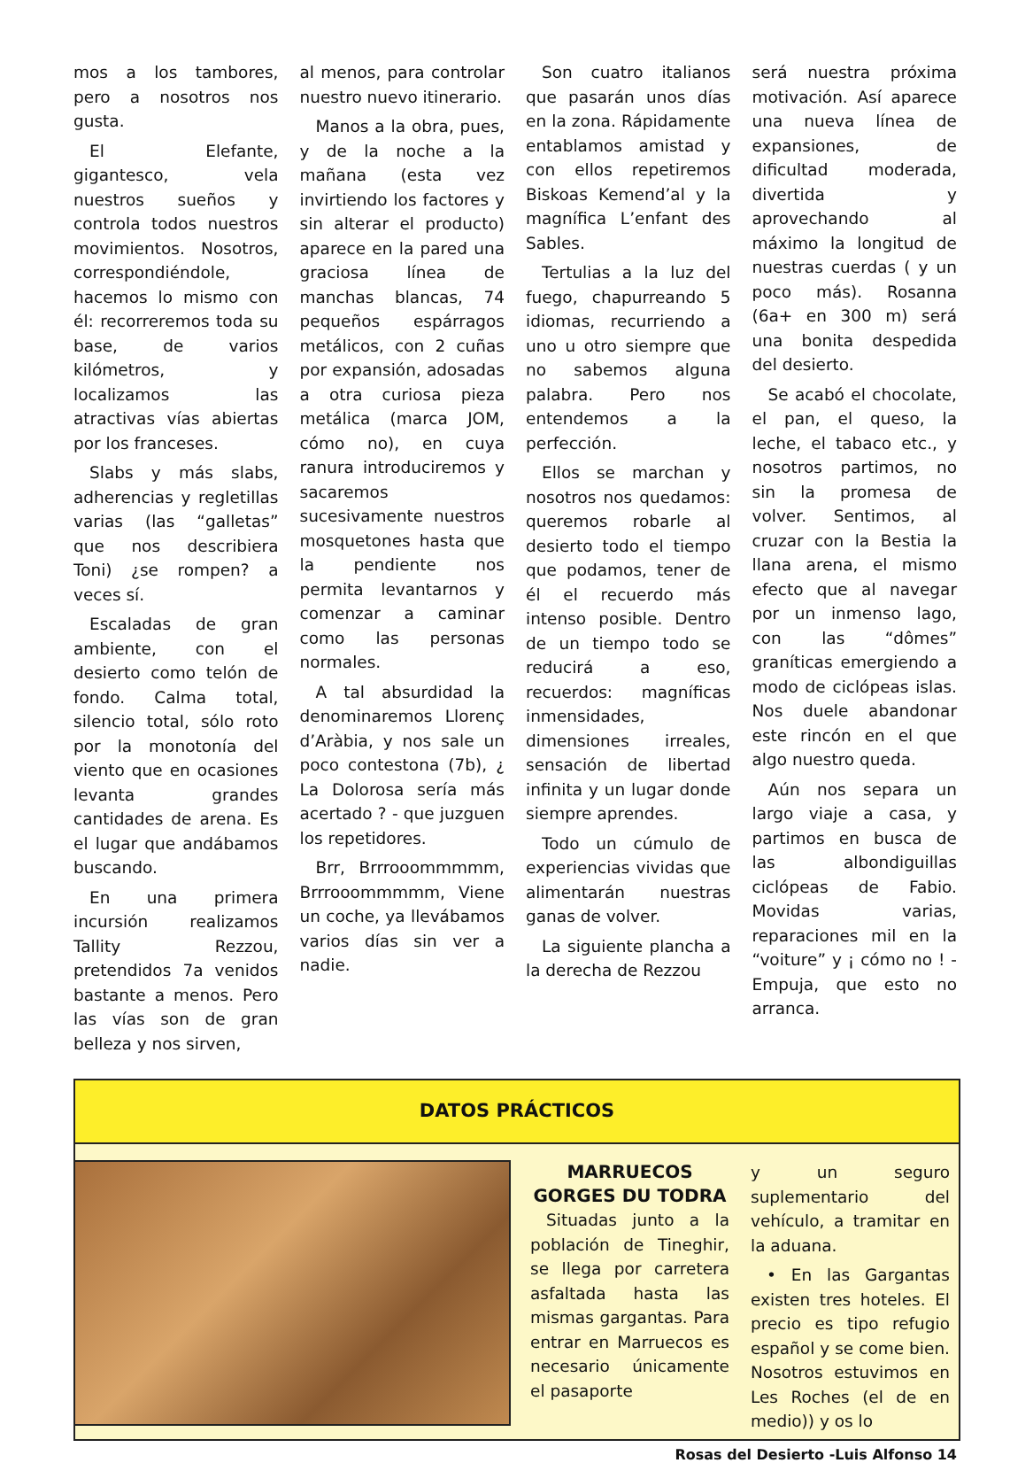mos a los tambores, pero a nosotros nos gusta.
El Elefante, gigantesco, vela nuestros sueños y controla todos nuestros movimientos. Nosotros, correspondiéndole, hacemos lo mismo con él: recorreremos toda su base, de varios kilómetros, y localizamos las atractivas vías abiertas por los franceses.
Slabs y más slabs, adherencias y regletillas varias (las “galletas” que nos describiera Toni) ¿se rompen? a veces sí.
Escaladas de gran ambiente, con el desierto como telón de fondo. Calma total, silencio total, sólo roto por la monotonía del viento que en ocasiones levanta grandes cantidades de arena. Es el lugar que andábamos buscando.
En una primera incursión realizamos Tallity Rezzou, pretendidos 7a venidos bastante a menos. Pero las vías son de gran belleza y nos sirven,
al menos, para controlar nuestro nuevo itinerario.
Manos a la obra, pues, y de la noche a la mañana (esta vez invirtiendo los factores y sin alterar el producto) aparece en la pared una graciosa línea de manchas blancas, 74 pequeños espárragos metálicos, con 2 cuñas por expansión, adosadas a otra curiosa pieza metálica (marca JOM, cómo no), en cuya ranura introduciremos y sacaremos sucesivamente nuestros mosquetones hasta que la pendiente nos permita levantarnos y comenzar a caminar como las personas normales.
A tal absurdidad la denominaremos Llorenç d’Aràbia, y nos sale un poco contestona (7b), ¿ La Dolorosa sería más acertado ? - que juzguen los repetidores.
Brr, Brrrooommmmm, Brrrooommmmm, Viene un coche, ya llevábamos varios días sin ver a nadie.
Son cuatro italianos que pasarán unos días en la zona. Rápidamente entablamos amistad y con ellos repetiremos Biskoas Kemend’al y la magnífica L’enfant des Sables.
Tertulias a la luz del fuego, chapurreando 5 idiomas, recurriendo a uno u otro siempre que no sabemos alguna palabra. Pero nos entendemos a la perfección.
Ellos se marchan y nosotros nos quedamos: queremos robarle al desierto todo el tiempo que podamos, tener de él el recuerdo más intenso posible. Dentro de un tiempo todo se reducirá a eso, recuerdos: magníficas inmensidades, dimensiones irreales, sensación de libertad infinita y un lugar donde siempre aprendes.
Todo un cúmulo de experiencias vividas que alimentarán nuestras ganas de volver.
La siguiente plancha a la derecha de Rezzou
será nuestra próxima motivación. Así aparece una nueva línea de expansiones, de dificultad moderada, divertida y aprovechando al máximo la longitud de nuestras cuerdas ( y un poco más). Rosanna (6a+ en 300 m) será una bonita despedida del desierto.
Se acabó el chocolate, el pan, el queso, la leche, el tabaco etc., y nosotros partimos, no sin la promesa de volver. Sentimos, al cruzar con la Bestia la llana arena, el mismo efecto que al navegar por un inmenso lago, con las “dômes” graníticas emergiendo a modo de ciclópeas islas. Nos duele abandonar este rincón en el que algo nuestro queda.
Aún nos separa un largo viaje a casa, y partimos en busca de las albondiguillas ciclópeas de Fabio. Movidas varias, reparaciones mil en la “voiture” y ¡ cómo no ! -Empuja, que esto no arranca.
DATOS PRÁCTICOS
MARRUECOS GORGES DU TODRA
Situadas junto a la población de Tineghir, se llega por carretera asfaltada hasta las mismas gargantas. Para entrar en Marruecos es necesario únicamente el pasaporte
y un seguro suplementario del vehículo, a tramitar en la aduana.
• En las Gargantas existen tres hoteles. El precio es tipo refugio español y se come bien. Nosotros estuvimos en Les Roches (el de en medio)) y os lo
Rosas del Desierto -Luis Alfonso 14